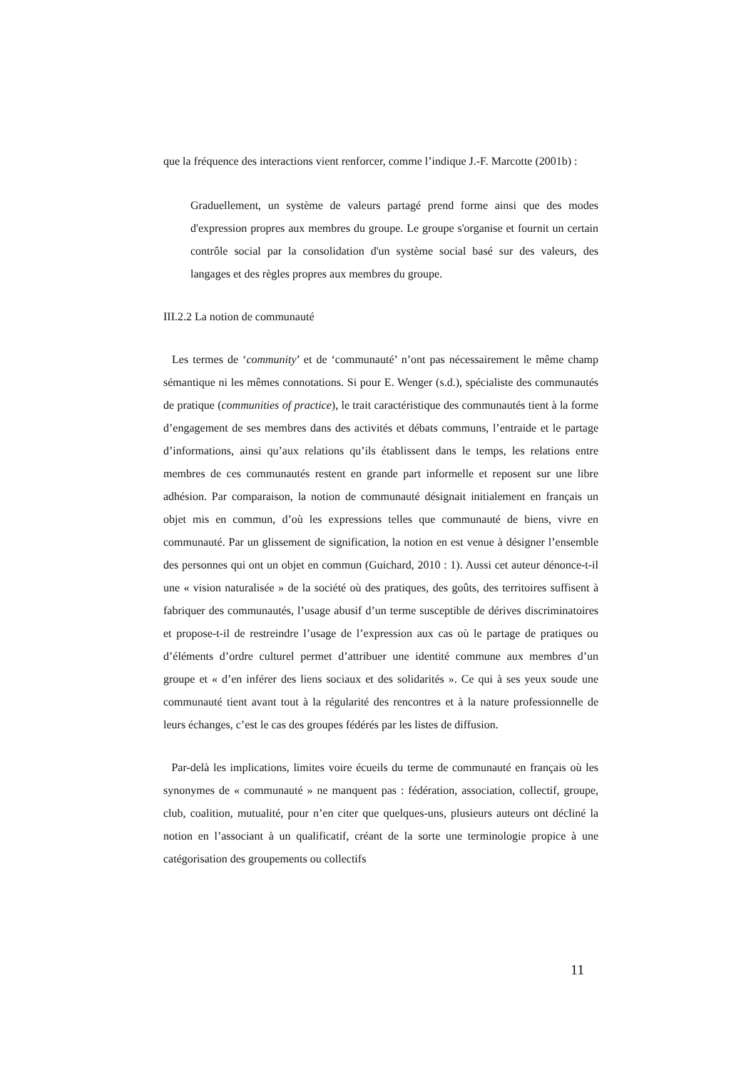que la fréquence des interactions vient renforcer, comme l’indique J.-F. Marcotte (2001b) :
Graduellement, un système de valeurs partagé prend forme ainsi que des modes d'expression propres aux membres du groupe. Le groupe s'organise et fournit un certain contrôle social par la consolidation d'un système social basé sur des valeurs, des langages et des règles propres aux membres du groupe.
III.2.2 La notion de communauté
Les termes de ‘community’ et de ‘communauté’ n’ont pas nécessairement le même champ sémantique ni les mêmes connotations. Si pour E. Wenger (s.d.), spécialiste des communautés de pratique (communities of practice), le trait caractéristique des communautés tient à la forme d’engagement de ses membres dans des activités et débats communs, l’entraide et le partage d’informations, ainsi qu’aux relations qu’ils établissent dans le temps, les relations entre membres de ces communautés restent en grande part informelle et reposent sur une libre adhésion. Par comparaison, la notion de communauté désignait initialement en français un objet mis en commun, d’où les expressions telles que communauté de biens, vivre en communauté. Par un glissement de signification, la notion en est venue à désigner l’ensemble des personnes qui ont un objet en commun (Guichard, 2010 : 1). Aussi cet auteur dénonce-t-il une « vision naturalisée » de la société où des pratiques, des goûts, des territoires suffisent à fabriquer des communautés, l’usage abusif d’un terme susceptible de dérives discriminatoires et propose-t-il de restreindre l’usage de l’expression aux cas où le partage de pratiques ou d’éléments d’ordre culturel permet d’attribuer une identité commune aux membres d’un groupe et « d’en inférer des liens sociaux et des solidarités ». Ce qui à ses yeux soude une communauté tient avant tout à la régularité des rencontres et à la nature professionnelle de leurs échanges, c’est le cas des groupes fédérés par les listes de diffusion.
Par-delà les implications, limites voire écueils du terme de communauté en français où les synonymes de « communauté » ne manquent pas : fédération, association, collectif, groupe, club, coalition, mutualité, pour n’en citer que quelques-uns, plusieurs auteurs ont décliné la notion en l’associant à un qualificatif, créant de la sorte une terminologie propice à une catégorisation des groupements ou collectifs
11